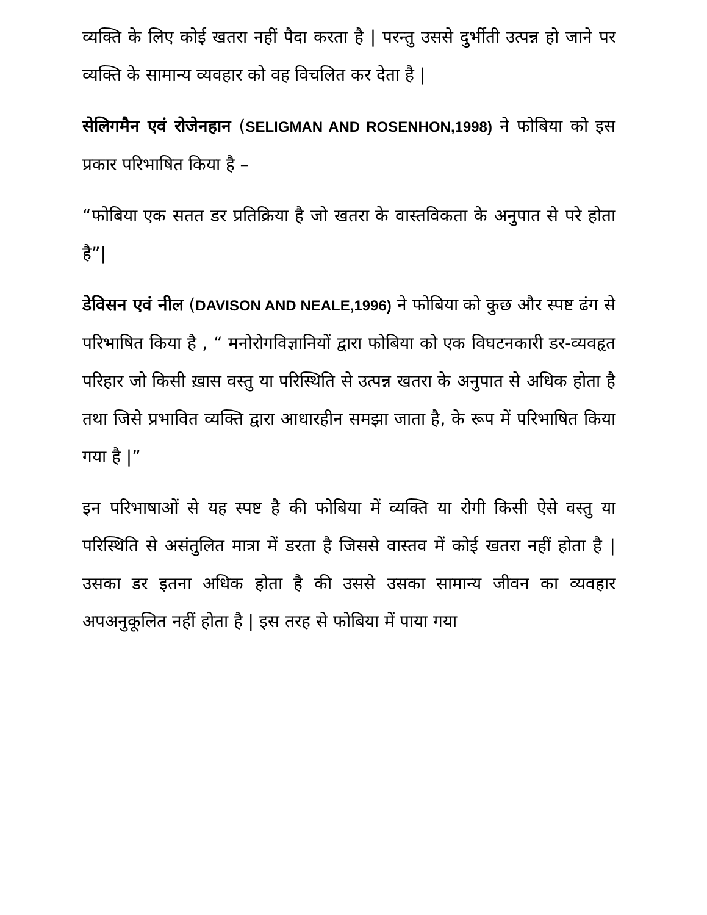व्यक्ति के लिए कोई खतरा नहीं पैदा करता है | परन्तु उससे दुर्भीती उत्पन्न हो जाने पर व्यक्ति के सामान्य व्यवहार को वह विचलित कर देता है |
सेलिगमैन एवं रोजेनहान (SELIGMAN AND ROSENHON,1998) ने फोबिया को इस प्रकार परिभाषित किया है –
“फोबिया एक सतत डर प्रतिक्रिया है जो खतरा के वास्तविकता के अनुपात से परे होता है”|
डेविसन एवं नील (DAVISON AND NEALE,1996) ने फोबिया को कुछ और स्पष्ट ढंग से परिभाषित किया है , “ मनोरोगविज्ञानियों द्वारा फोबिया को एक विघटनकारी डर-व्यवहृत परिहार जो किसी ख़ास वस्तु या परिस्थिति से उत्पन्न खतरा के अनुपात से अधिक होता है तथा जिसे प्रभावित व्यक्ति द्वारा आधारहीन समझा जाता है, के रूप में परिभाषित किया गया है |”
इन परिभाषाओं से यह स्पष्ट है की फोबिया में व्यक्ति या रोगी किसी ऐसे वस्तु या परिस्थिति से असंतुलित मात्रा में डरता है जिससे वास्तव में कोई खतरा नहीं होता है | उसका डर इतना अधिक होता है की उससे उसका सामान्य जीवन का व्यवहार अपअनुकूलित नहीं होता है | इस तरह से फोबिया में पाया गया